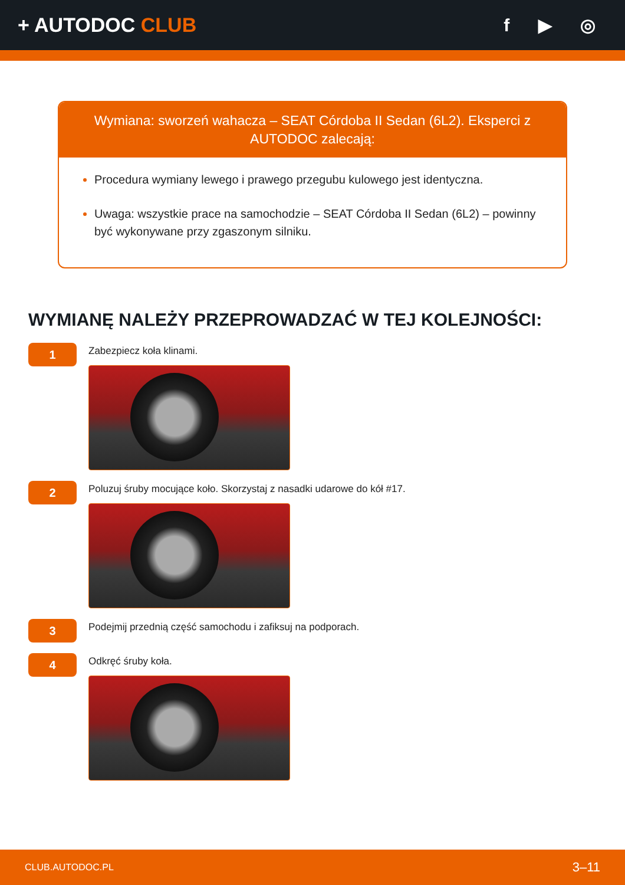+ AUTODOC CLUB f ▶ ◎
Wymiana: sworzeń wahacza – SEAT Córdoba II Sedan (6L2). Eksperci z AUTODOC zalecają:
Procedura wymiany lewego i prawego przegubu kulowego jest identyczna.
Uwaga: wszystkie prace na samochodzie – SEAT Córdoba II Sedan (6L2) – powinny być wykonywane przy zgaszonym silniku.
WYMIANĘ NALEŻY PRZEPROWADZAĆ W TEJ KOLEJNOŚCI:
1
Zabezpiecz koła klinami.
2
Poluzuj śruby mocujące koło. Skorzystaj z nasadki udarowe do kół #17.
3
Podejmij przednią część samochodu i zafiksuj na podporach.
4
Odkręć śruby koła.
CLUB.AUTODOC.PL 3–11